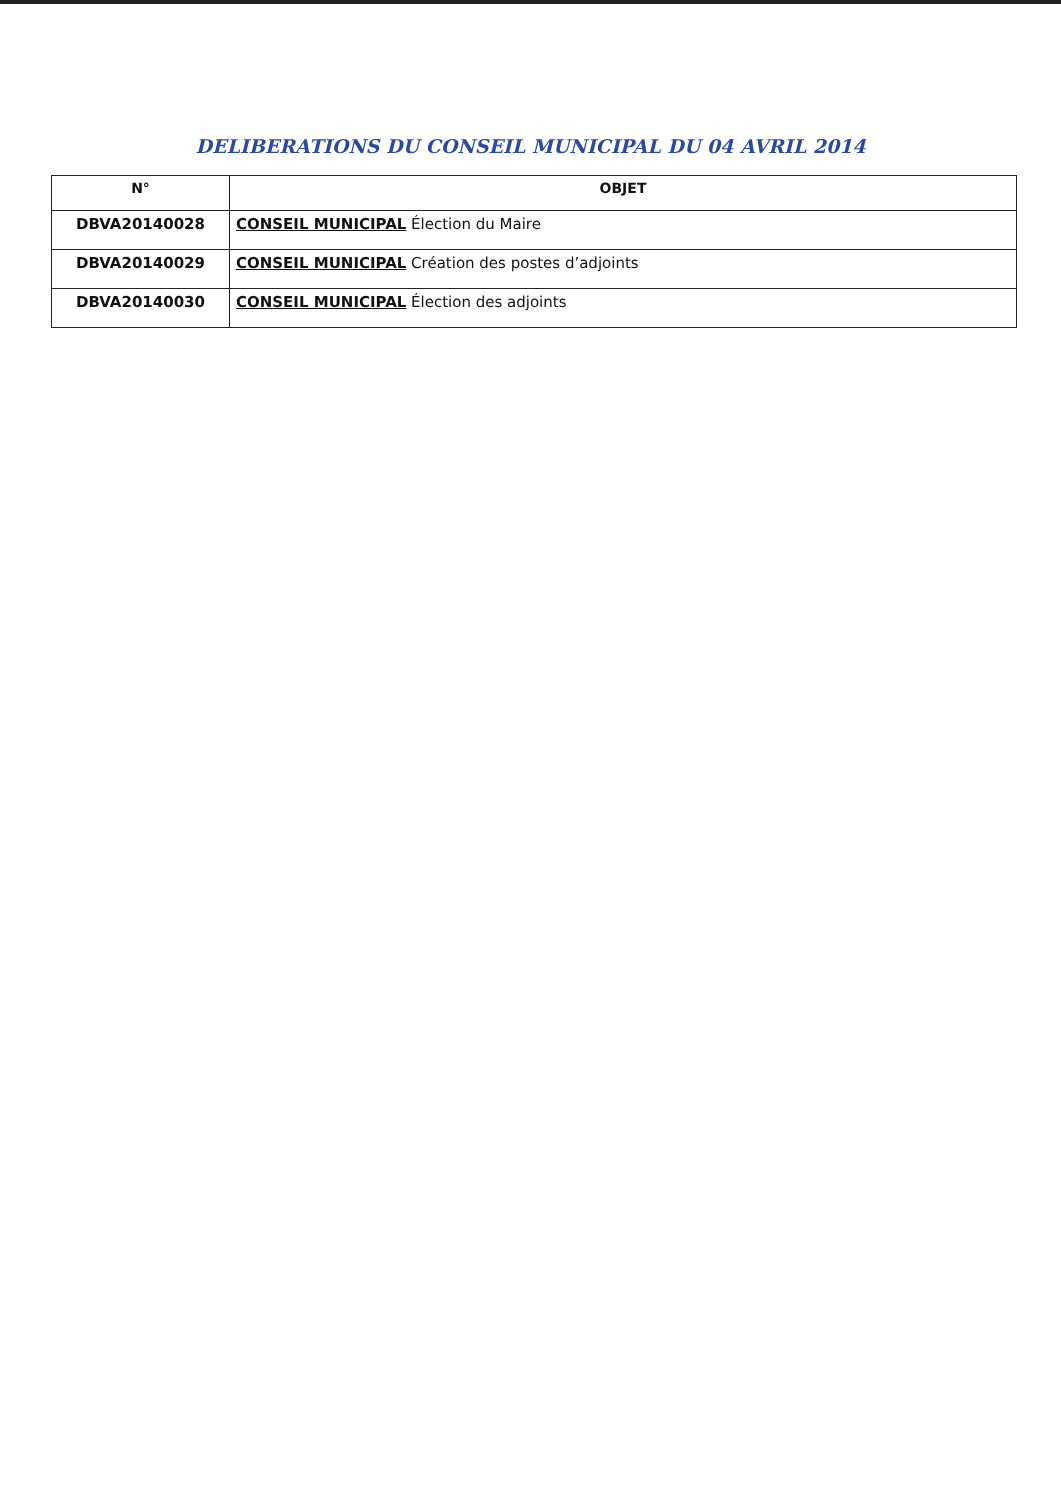DELIBERATIONS DU CONSEIL MUNICIPAL DU 04 AVRIL 2014
| N° | OBJET |
| --- | --- |
| DBVA20140028 | CONSEIL MUNICIPAL Élection du Maire |
| DBVA20140029 | CONSEIL MUNICIPAL Création des postes d’adjoints |
| DBVA20140030 | CONSEIL MUNICIPAL Élection des adjoints |